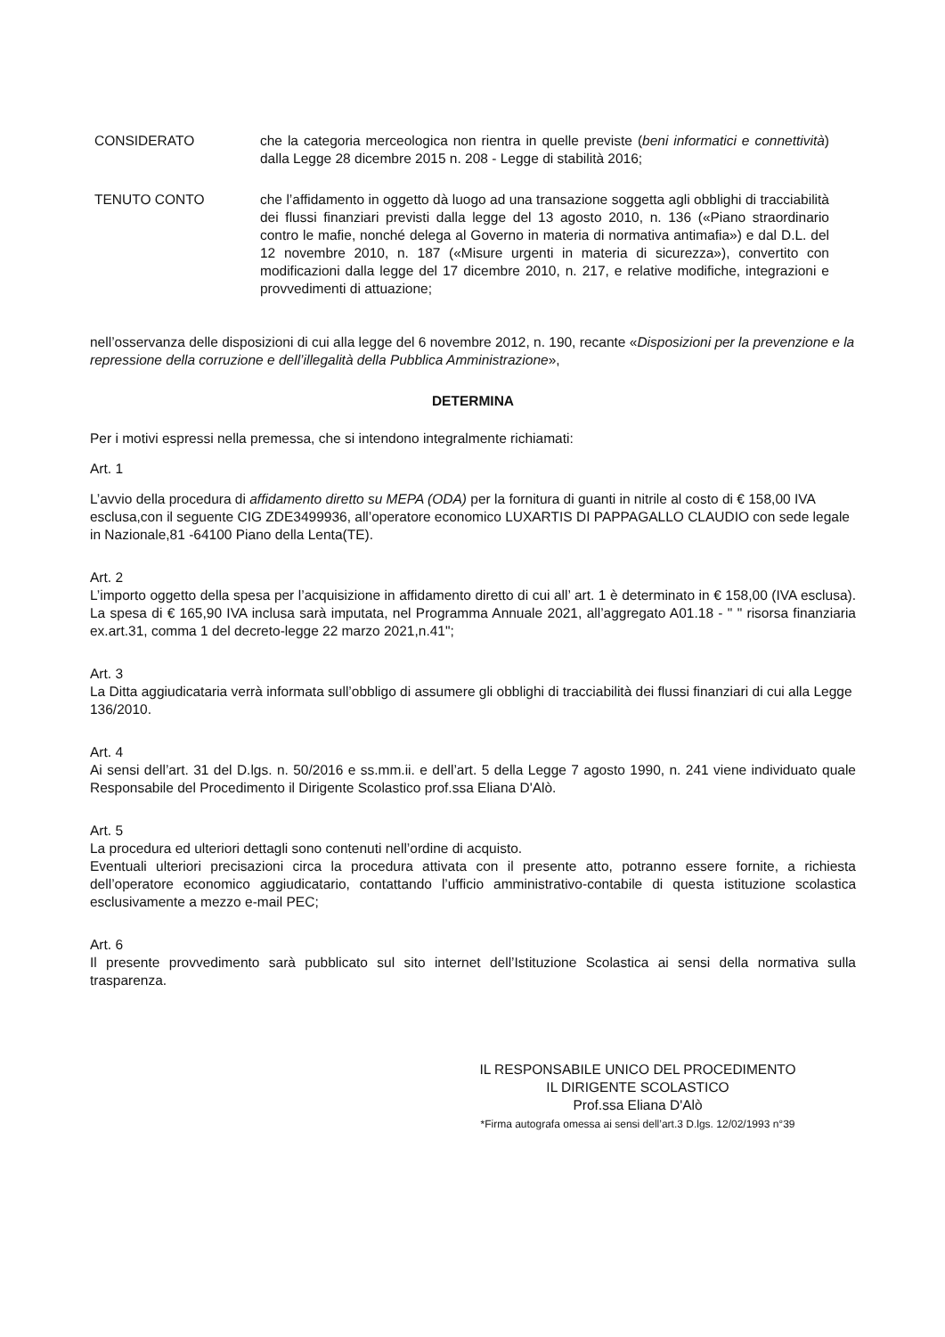CONSIDERATO che la categoria merceologica non rientra in quelle previste (beni informatici e connettività) dalla Legge 28 dicembre 2015 n. 208 - Legge di stabilità 2016;
TENUTO CONTO che l’affidamento in oggetto dà luogo ad una transazione soggetta agli obblighi di tracciabilità dei flussi finanziari previsti dalla legge del 13 agosto 2010, n. 136 («Piano straordinario contro le mafie, nonché delega al Governo in materia di normativa antimafia») e dal D.L. del 12 novembre 2010, n. 187 («Misure urgenti in materia di sicurezza»), convertito con modificazioni dalla legge del 17 dicembre 2010, n. 217, e relative modifiche, integrazioni e provvedimenti di attuazione;
nell’osservanza delle disposizioni di cui alla legge del 6 novembre 2012, n. 190, recante «Disposizioni per la prevenzione e la repressione della corruzione e dell’illegalità della Pubblica Amministrazione»,
DETERMINA
Per i motivi espressi nella premessa, che si intendono integralmente richiamati:
Art. 1
L’avvio della procedura di affidamento diretto su MEPA (ODA) per la fornitura di guanti in nitrile al costo di € 158,00 IVA esclusa,con il seguente CIG ZDE3499936, all’operatore economico LUXARTIS DI PAPPAGALLO CLAUDIO con sede legale in Nazionale,81 -64100 Piano della Lenta(TE).
Art. 2
L’importo oggetto della spesa per l’acquisizione in affidamento diretto di cui all’ art. 1 è determinato in € 158,00 (IVA esclusa). La spesa di € 165,90 IVA inclusa sarà imputata, nel Programma Annuale 2021, all’aggregato A01.18 - " " risorsa finanziaria ex.art.31, comma 1 del decreto-legge 22 marzo 2021,n.41";
Art. 3
La Ditta aggiudicataria verrà informata sull’obbligo di assumere gli obblighi di tracciabilità dei flussi finanziari di cui alla Legge 136/2010.
Art. 4
Ai sensi dell’art. 31 del D.lgs. n. 50/2016 e ss.mm.ii. e dell’art. 5 della Legge 7 agosto 1990, n. 241 viene individuato quale Responsabile del Procedimento il Dirigente Scolastico prof.ssa Eliana D'Alò.
Art. 5
La procedura ed ulteriori dettagli sono contenuti nell’ordine di acquisto.
Eventuali ulteriori precisazioni circa la procedura attivata con il presente atto, potranno essere fornite, a richiesta dell’operatore economico aggiudicatario, contattando l’ufficio amministrativo-contabile di questa istituzione scolastica esclusivamente a mezzo e-mail PEC;
Art. 6
Il presente provvedimento sarà pubblicato sul sito internet dell’Istituzione Scolastica ai sensi della normativa sulla trasparenza.
IL RESPONSABILE UNICO DEL PROCEDIMENTO
IL DIRIGENTE SCOLASTICO
Prof.ssa Eliana D'Alò
*Firma autografa omessa ai sensi dell’art.3 D.lgs. 12/02/1993 n°39